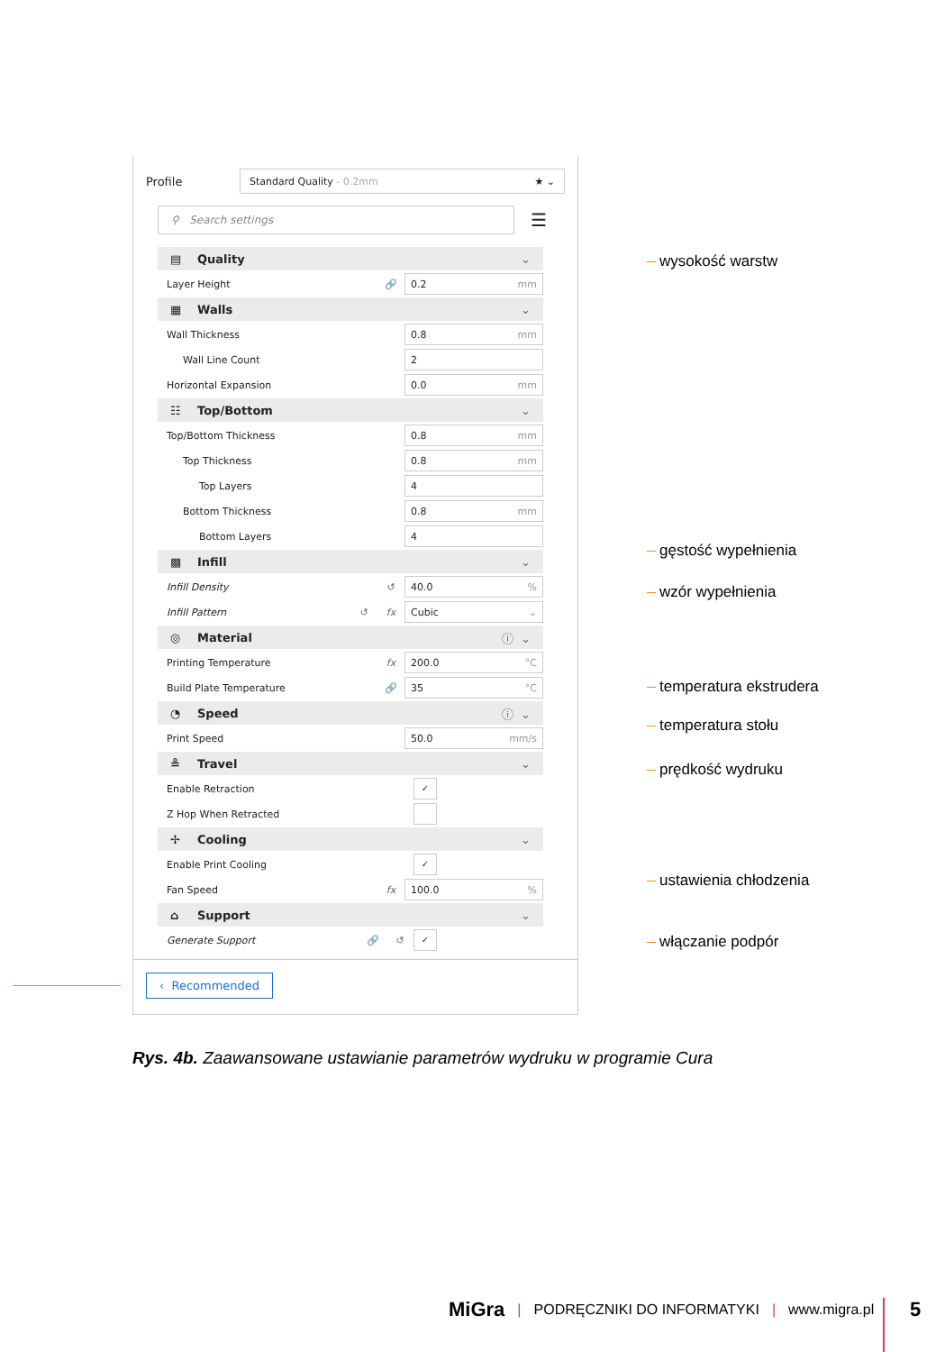Profile
Standard Quality - 0.2mm ★ ⌄
⚲ Search settings
☰
▤ Quality ⌄
Layer Height 🔗
0.2 mm
▦ Walls ⌄
Wall Thickness
0.8 mm
Wall Line Count
2
Horizontal Expansion
0.0 mm
☷ Top/Bottom ⌄
Top/Bottom Thickness
0.8 mm
Top Thickness
0.8 mm
Top Layers
4
Bottom Thickness
0.8 mm
Bottom Layers
4
▩ Infill ⌄
Infill Density ↺
40.0%
Infill Pattern ↺ fx
Cubic ⌄
◎ Material ⓘ ⌄
Printing Temperature fx
200.0 °C
Build Plate Temperature 🔗
35 °C
◔ Speed ⓘ ⌄
Print Speed
50.0 mm/s
≗ Travel ⌄
Enable Retraction
✓
Z Hop When Retracted
✢ Cooling ⌄
Enable Print Cooling
✓
Fan Speed fx
100.0%
⌂ Support ⌄
Generate Support 🔗 ↺
✓
‹ Recommended
wysokość warstw
gęstość wypełnienia
wzór wypełnienia
temperatura ekstrudera
temperatura stołu
prędkość wydruku
ustawienia chłodzenia
włączanie podpór
Rys. 4b. Zaawansowane ustawianie parametrów wydruku w programie Cura
MiGra | PODRĘCZNIKI DO INFORMATYKI | www.migra.pl
5